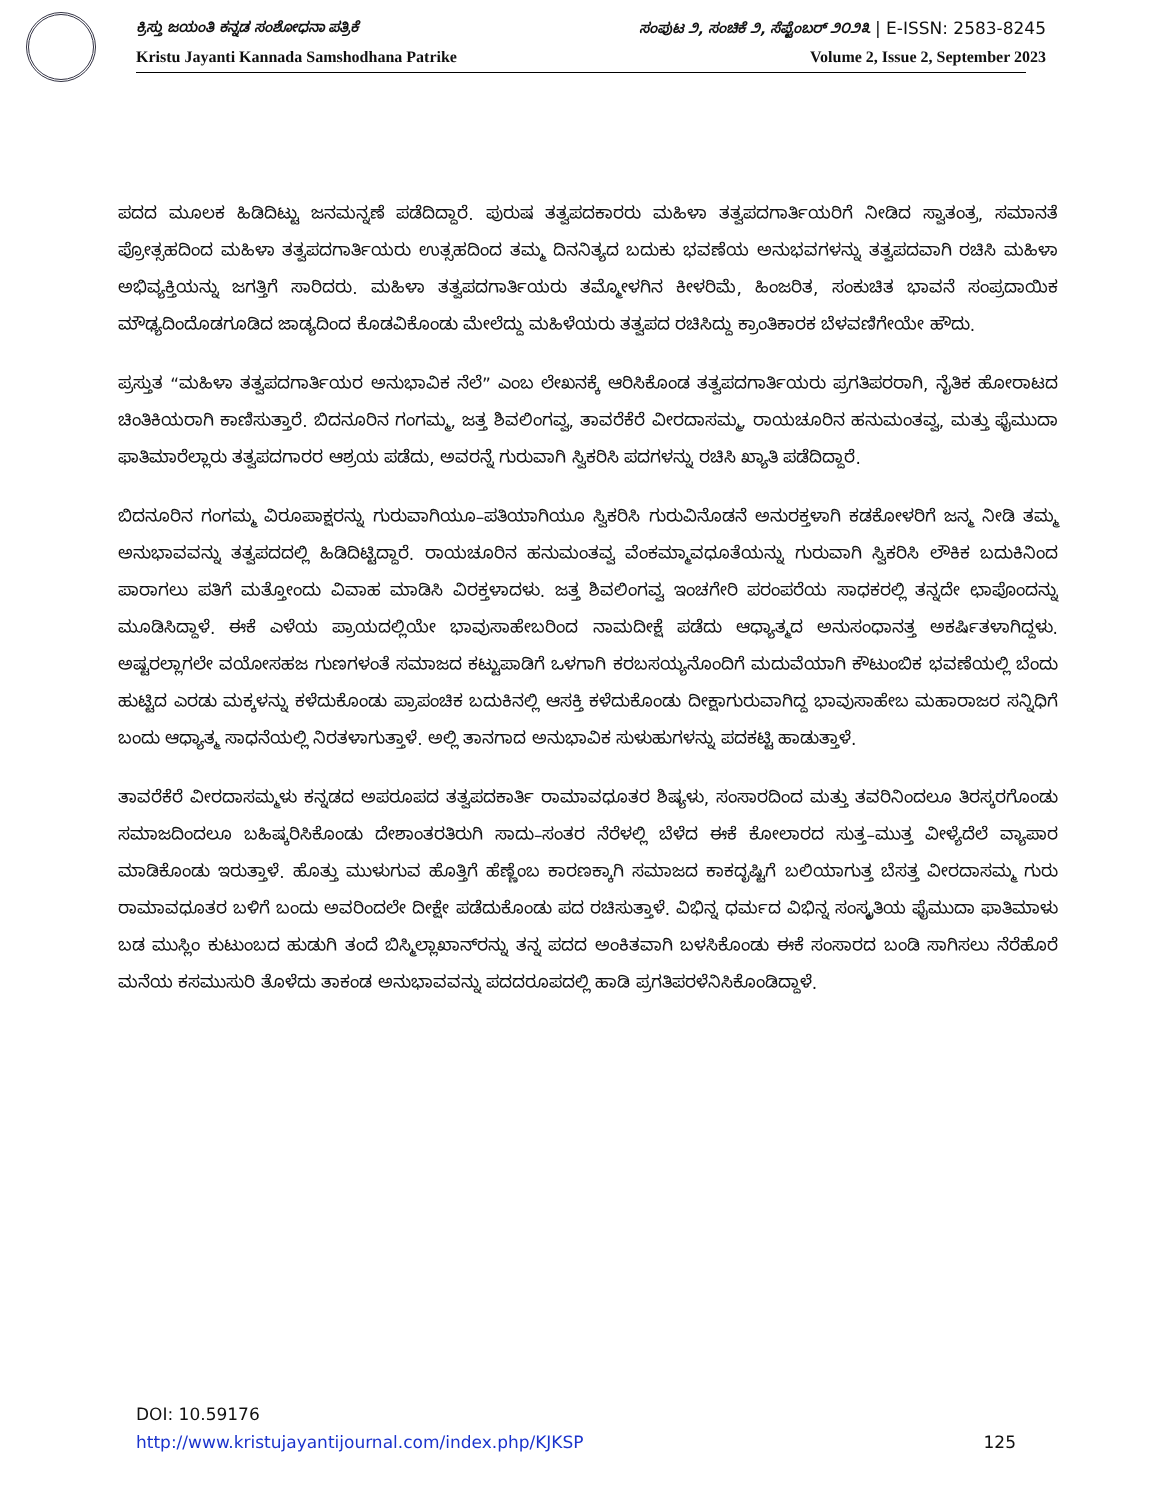ಕ್ರಿಸ್ತು ಜಯಂತಿ ಕನ್ನಡ ಸಂಶೋಧನಾ ಪತ್ರಿಕೆ ಸಂಪುಟ ೨, ಸಂಚಿಕೆ ೨, ಸೆಪ್ಟೆಂಬರ್ ೨೦೨೩ | E-ISSN: 2583-8245
Kristu Jayanti Kannada Samshodhana Patrike Volume 2, Issue 2, September 2023
ಪದದ ಮೂಲಕ ಹಿಡಿದಿಟ್ಟು ಜನಮನ್ನಣೆ ಪಡೆದಿದ್ದಾರೆ. ಪುರುಷ ತತ್ವಪದಕಾರರು ಮಹಿಳಾ ತತ್ವಪದಗಾರ್ತಿಯರಿಗೆ ನೀಡಿದ ಸ್ವಾತಂತ್ರ, ಸಮಾನತೆ ಪ್ರೋತ್ಸಹದಿಂದ ಮಹಿಳಾ ತತ್ವಪದಗಾರ್ತಿಯರು ಉತ್ಸಹದಿಂದ ತಮ್ಮ ದಿನನಿತ್ಯದ ಬದುಕು ಭವಣೆಯ ಅನುಭವಗಳನ್ನು ತತ್ವಪದವಾಗಿ ರಚಿಸಿ ಮಹಿಳಾ ಅಭಿವ್ಯಕ್ತಿಯನ್ನು ಜಗತ್ತಿಗೆ ಸಾರಿದರು. ಮಹಿಳಾ ತತ್ವಪದಗಾರ್ತಿಯರು ತಮ್ಮೋಳಗಿನ ಕೀಳರಿಮೆ, ಹಿಂಜರಿತ, ಸಂಕುಚಿತ ಭಾವನೆ ಸಂಪ್ರದಾಯಿಕ ಮೌಢ್ಯದಿಂದೊಡಗೂಡಿದ ಜಾಡ್ಯದಿಂದ ಕೊಡವಿಕೊಂಡು ಮೇಲೆದ್ದು ಮಹಿಳೆಯರು ತತ್ವಪದ ರಚಿಸಿದ್ದು ಕ್ರಾಂತಿಕಾರಕ ಬೆಳವಣಿಗೇಯೇ ಹೌದು.
ಪ್ರಸ್ತುತ “ಮಹಿಳಾ ತತ್ವಪದಗಾರ್ತಿಯರ ಅನುಭಾವಿಕ ನೆಲೆ” ಎಂಬ ಲೇಖನಕ್ಕೆ ಆರಿಸಿಕೊಂಡ ತತ್ವಪದಗಾರ್ತಿಯರು ಪ್ರಗತಿಪರರಾಗಿ, ನೈತಿಕ ಹೋರಾಟದ ಚಿಂತಿಕಿಯರಾಗಿ ಕಾಣಿಸುತ್ತಾರೆ. ಬಿದನೂರಿನ ಗಂಗಮ್ಮ, ಜತ್ತ ಶಿವಲಿಂಗವ್ವ, ತಾವರೆಕೆರೆ ವೀರದಾಸಮ್ಮ, ರಾಯಚೂರಿನ ಹನುಮಂತವ್ವ, ಮತ್ತು ಫೈಮುದಾ ಫಾತಿಮಾರೆಲ್ಲಾರು ತತ್ವಪದಗಾರರ ಆಶ್ರಯ ಪಡೆದು, ಅವರನ್ನೆ ಗುರುವಾಗಿ ಸ್ವಿಕರಿಸಿ ಪದಗಳನ್ನು ರಚಿಸಿ ಖ್ಯಾತಿ ಪಡೆದಿದ್ದಾರೆ.
ಬಿದನೂರಿನ ಗಂಗಮ್ಮ ವಿರೂಪಾಕ್ಷರನ್ನು ಗುರುವಾಗಿಯೂ–ಪತಿಯಾಗಿಯೂ ಸ್ವಿಕರಿಸಿ ಗುರುವಿನೊಡನೆ ಅನುರಕ್ತಳಾಗಿ ಕಡಕೋಳರಿಗೆ ಜನ್ಮ ನೀಡಿ ತಮ್ಮ ಅನುಭಾವವನ್ನು ತತ್ವಪದದಲ್ಲಿ ಹಿಡಿದಿಟ್ಟಿದ್ದಾರೆ. ರಾಯಚೂರಿನ ಹನುಮಂತವ್ವ ವೆಂಕಮ್ಮಾವಧೂತೆಯನ್ನು ಗುರುವಾಗಿ ಸ್ವಿಕರಿಸಿ ಲೌಕಿಕ ಬದುಕಿನಿಂದ ಪಾರಾಗಲು ಪತಿಗೆ ಮತ್ತೋಂದು ವಿವಾಹ ಮಾಡಿಸಿ ವಿರಕ್ತಳಾದಳು. ಜತ್ತ ಶಿವಲಿಂಗವ್ವ ಇಂಚಗೇರಿ ಪರಂಪರೆಯ ಸಾಧಕರಲ್ಲಿ ತನ್ನದೇ ಛಾಪೊಂದನ್ನು ಮೂಡಿಸಿದ್ದಾಳೆ. ಈಕೆ ಎಳೆಯ ಪ್ರಾಯದಲ್ಲಿಯೇ ಭಾವುಸಾಹೇಬರಿಂದ ನಾಮದೀಕ್ಷೆ ಪಡೆದು ಆಧ್ಯಾತ್ಮದ ಅನುಸಂಧಾನತ್ತ ಅಕರ್ಷಿತಳಾಗಿದ್ದಳು. ಅಷ್ಟರಲ್ಲಾಗಲೇ ವಯೋಸಹಜ ಗುಣಗಳಂತೆ ಸಮಾಜದ ಕಟ್ಟುಪಾಡಿಗೆ ಒಳಗಾಗಿ ಕರಬಸಯ್ಯನೊಂದಿಗೆ ಮದುವೆಯಾಗಿ ಕೌಟುಂಬಿಕ ಭವಣೆಯಲ್ಲಿ ಬೆಂದು ಹುಟ್ಟಿದ ಎರಡು ಮಕ್ಕಳನ್ನು ಕಳೆದುಕೊಂಡು ಪ್ರಾಪಂಚಿಕ ಬದುಕಿನಲ್ಲಿ ಆಸಕ್ತಿ ಕಳೆದುಕೊಂಡು ದೀಕ್ಷಾಗುರುವಾಗಿದ್ದ ಭಾವುಸಾಹೇಬ ಮಹಾರಾಜರ ಸನ್ನಿಧಿಗೆ ಬಂದು ಆಧ್ಯಾತ್ಮ ಸಾಧನೆಯಲ್ಲಿ ನಿರತಳಾಗುತ್ತಾಳೆ. ಅಲ್ಲಿ ತಾನಗಾದ ಅನುಭಾವಿಕ ಸುಳುಹುಗಳನ್ನು ಪದಕಟ್ಟಿ ಹಾಡುತ್ತಾಳೆ.
ತಾವರೆಕೆರೆ ವೀರದಾಸಮ್ಮಳು ಕನ್ನಡದ ಅಪರೂಪದ ತತ್ವಪದಕಾರ್ತಿ ರಾಮಾವಧೂತರ ಶಿಷ್ಯಳು, ಸಂಸಾರದಿಂದ ಮತ್ತು ತವರಿನಿಂದಲೂ ತಿರಸ್ಕರಗೊಂಡು ಸಮಾಜದಿಂದಲೂ ಬಹಿಷ್ಕರಿಸಿಕೊಂಡು ದೇಶಾಂತರತಿರುಗಿ ಸಾದು–ಸಂತರ ನೆರೆಳಲ್ಲಿ ಬೆಳೆದ ಈಕೆ ಕೋಲಾರದ ಸುತ್ತ–ಮುತ್ತ ವೀಳ್ಯೆದೆಲೆ ವ್ಯಾಪಾರ ಮಾಡಿಕೊಂಡು ಇರುತ್ತಾಳೆ. ಹೊತ್ತು ಮುಳುಗುವ ಹೊತ್ತಿಗೆ ಹೆಣ್ಣೆಂಬ ಕಾರಣಕ್ಕಾಗಿ ಸಮಾಜದ ಕಾಕದೃಷ್ಟಿಗೆ ಬಲಿಯಾಗುತ್ತ ಬೆಸತ್ತ ವೀರದಾಸಮ್ಮ ಗುರು ರಾಮಾವಧೂತರ ಬಳಿಗೆ ಬಂದು ಅವರಿಂದಲೇ ದೀಕ್ಷೇ ಪಡೆದುಕೊಂಡು ಪದ ರಚಿಸುತ್ತಾಳೆ. ವಿಭಿನ್ನ ಧರ್ಮದ ವಿಭಿನ್ನ ಸಂಸ್ಕೃತಿಯ ಫೈಮುದಾ ಫಾತಿಮಾಳು ಬಡ ಮುಸ್ಲಿಂ ಕುಟುಂಬದ ಹುಡುಗಿ ತಂದೆ ಬಿಸ್ಮಿಲ್ಲಾಖಾನ್‌ರನ್ನು ತನ್ನ ಪದದ ಅಂಕಿತವಾಗಿ ಬಳಸಿಕೊಂಡು ಈಕೆ ಸಂಸಾರದ ಬಂಡಿ ಸಾಗಿಸಲು ನೆರೆಹೊರೆ ಮನೆಯ ಕಸಮುಸುರಿ ತೊಳೆದು ತಾಕಂಡ ಅನುಭಾವವನ್ನು ಪದದರೂಪದಲ್ಲಿ ಹಾಡಿ ಪ್ರಗತಿಪರಳೆನಿಸಿಕೊಂಡಿದ್ದಾಳೆ.
DOI: 10.59176
http://www.kristujayantijournal.com/index.php/KJKSP 125